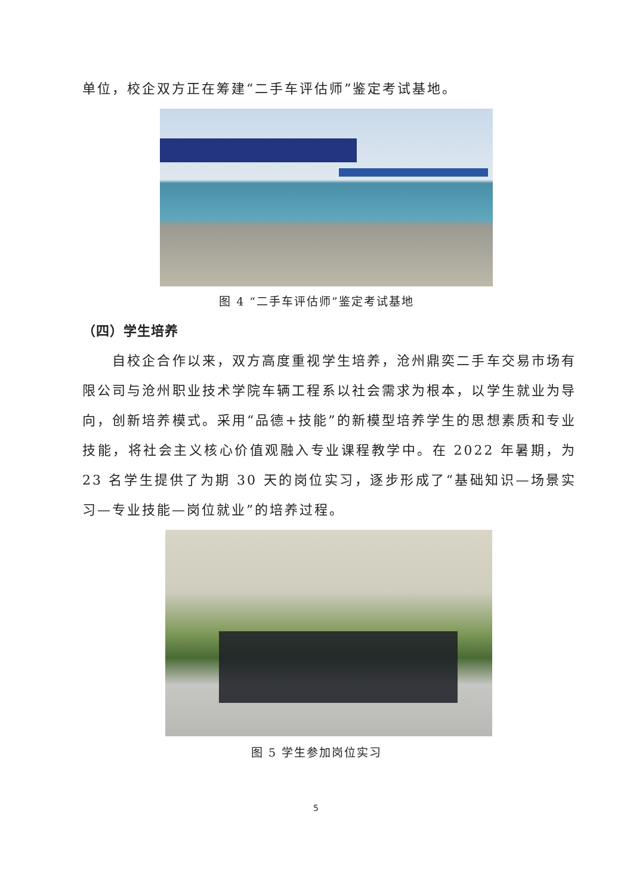单位，校企双方正在筹建“二手车评估师”鉴定考试基地。
图 4 “二手车评估师”鉴定考试基地
（四）学生培养
　　自校企合作以来，双方高度重视学生培养，沧州鼎奕二手车交易市场有限公司与沧州职业技术学院车辆工程系以社会需求为根本，以学生就业为导向，创新培养模式。采用“品德+技能”的新模型培养学生的思想素质和专业技能，将社会主义核心价值观融入专业课程教学中。在 2022 年暑期，为 23 名学生提供了为期 30 天的岗位实习，逐步形成了“基础知识—场景实习—专业技能—岗位就业”的培养过程。
图 5 学生参加岗位实习
5